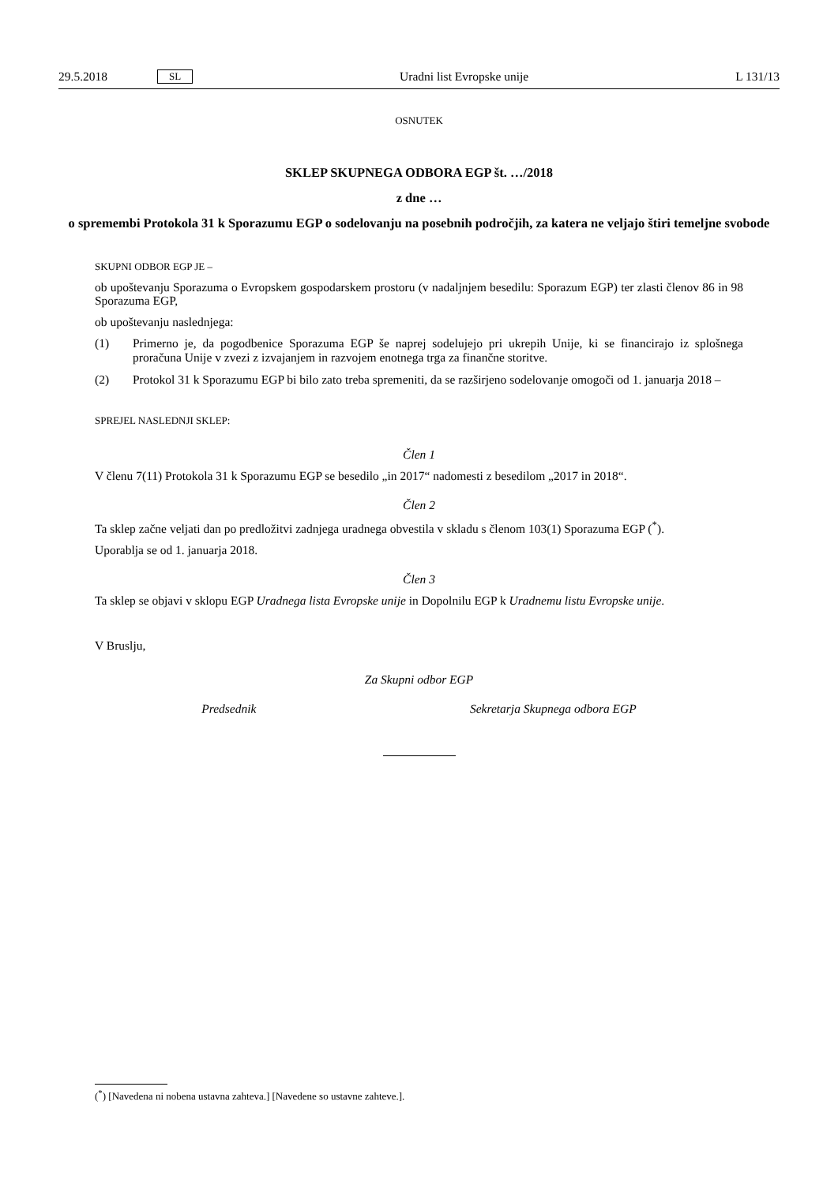29.5.2018
SL
Uradni list Evropske unije L 131/13
OSNUTEK
SKLEP SKUPNEGA ODBORA EGP št. …/2018
z dne …
o spremembi Protokola 31 k Sporazumu EGP o sodelovanju na posebnih področjih, za katera ne veljajo štiri temeljne svobode
SKUPNI ODBOR EGP JE –
ob upoštevanju Sporazuma o Evropskem gospodarskem prostoru (v nadaljnjem besedilu: Sporazum EGP) ter zlasti členov 86 in 98 Sporazuma EGP,
ob upoštevanju naslednjega:
(1) Primerno je, da pogodbenice Sporazuma EGP še naprej sodelujejo pri ukrepih Unije, ki se financirajo iz splošnega proračuna Unije v zvezi z izvajanjem in razvojem enotnega trga za finančne storitve.
(2) Protokol 31 k Sporazumu EGP bi bilo zato treba spremeniti, da se razširjeno sodelovanje omogoči od 1. januarja 2018 –
SPREJEL NASLEDNJI SKLEP:
Člen 1
V členu 7(11) Protokola 31 k Sporazumu EGP se besedilo „in 2017“ nadomesti z besedilom „2017 in 2018“.
Člen 2
Ta sklep začne veljati dan po predložitvi zadnjega uradnega obvestila v skladu s členom 103(1) Sporazuma EGP (<sup>*</sup>).
Uporablja se od 1. januarja 2018.
Člen 3
Ta sklep se objavi v sklopu EGP Uradnega lista Evropske unije in Dopolnilu EGP k Uradnemu listu Evropske unije.
V Bruslju,
Za Skupni odbor EGP
Predsednik Sekretarja Skupnega odbora EGP
(<sup>*</sup>) [Navedena ni nobena ustavna zahteva.] [Navedene so ustavne zahteve.].